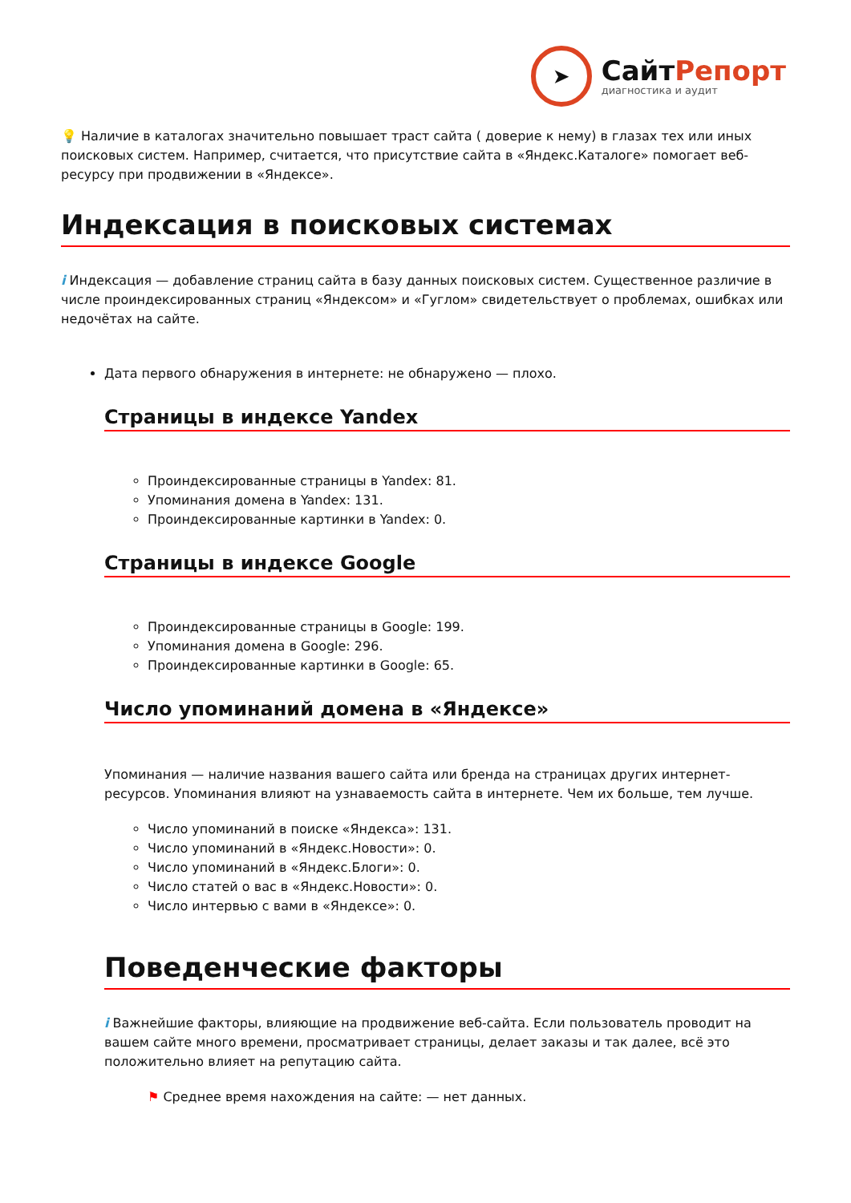➤
СайтРепорт
диагностика и аудит
💡 Наличие в каталогах значительно повышает траст сайта ( доверие к нему) в глазах тех или иных поисковых систем. Например, считается, что присутствие сайта в «Яндекс.Каталоге» помогает веб-ресурсу при продвижении в «Яндексе».
Индексация в поисковых системах
i Индексация — добавление страниц сайта в базу данных поисковых систем. Существенное различие в числе проиндексированных страниц «Яндексом» и «Гуглом» свидетельствует о проблемах, ошибках или недочётах на сайте.
Дата первого обнаружения в интернете: не обнаружено — плохо.
Страницы в индексе Yandex
Проиндексированные страницы в Yandex: 81.
Упоминания домена в Yandex: 131.
Проиндексированные картинки в Yandex: 0.
Страницы в индексе Google
Проиндексированные страницы в Google: 199.
Упоминания домена в Google: 296.
Проиндексированные картинки в Google: 65.
Число упоминаний домена в «Яндексе»
Упоминания — наличие названия вашего сайта или бренда на страницах других интернет-ресурсов. Упоминания влияют на узнаваемость сайта в интернете. Чем их больше, тем лучше.
Число упоминаний в поиске «Яндекса»: 131.
Число упоминаний в «Яндекс.Новости»: 0.
Число упоминаний в «Яндекс.Блоги»: 0.
Число статей о вас в «Яндекс.Новости»: 0.
Число интервью с вами в «Яндексе»: 0.
Поведенческие факторы
i Важнейшие факторы, влияющие на продвижение веб-сайта. Если пользователь проводит на вашем сайте много времени, просматривает страницы, делает заказы и так далее, всё это положительно влияет на репутацию сайта.
⚑ Среднее время нахождения на сайте: — нет данных.